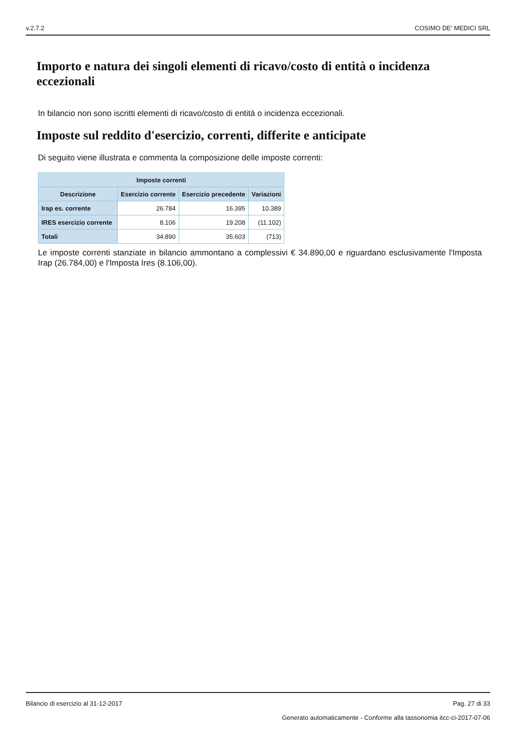v.2.7.2 COSIMO DE' MEDICI SRL
Importo e natura dei singoli elementi di ricavo/costo di entità o incidenza eccezionali
In bilancio non sono iscritti elementi di ricavo/costo di entità o incidenza eccezionali.
Imposte sul reddito d'esercizio, correnti, differite e anticipate
Di seguito viene illustrata e commenta la composizione delle imposte correnti:
| Imposte correnti | | | |
| --- | --- | --- | --- |
| Descrizione | Esercizio corrente | Esercizio precedente | Variazioni |
| Irap es. corrente | 26.784 | 16.395 | 10.389 |
| IRES esercizio corrente | 8.106 | 19.208 | (11.102) |
| Totali | 34.890 | 35.603 | (713) |
Le imposte correnti stanziate in bilancio ammontano a complessivi € 34.890,00 e riguardano esclusivamente l'Imposta Irap (26.784,00) e l'Imposta Ires (8.106,00).
Bilancio di esercizio al 31-12-2017 Pag. 27 di 33
Generato automaticamente - Conforme alla tassonomia itcc-ci-2017-07-06